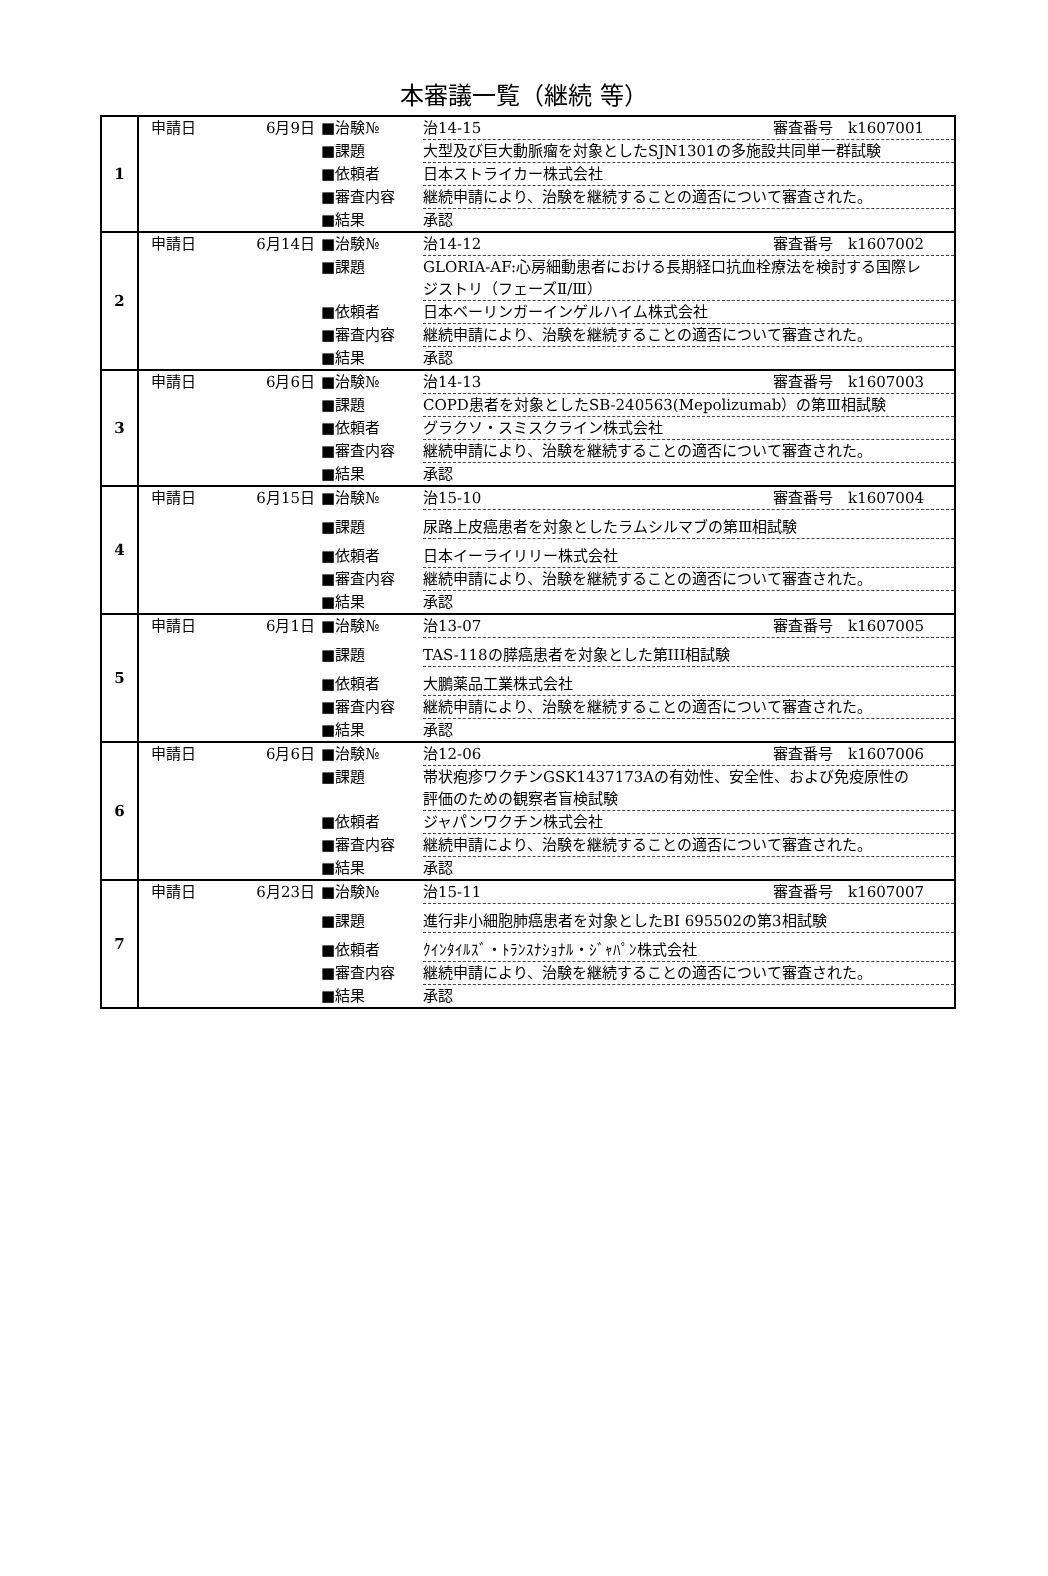本審議一覧（継続 等）
| 1 | 申請日 6月9日 ■治験№ 治14-15 審査番号 k1607001 ■課題 大型及び巨大動脈瘤を対象としたSJN1301の多施設共同単一群試験 ■依頼者 日本ストライカー株式会社 ■審査内容 継続申請により、治験を継続することの適否について審査された。 ■結果 承認 |
| 2 | 申請日 6月14日 ■治験№ 治14-12 審査番号 k1607002 ■課題 GLORIA-AF:心房細動患者における長期経口抗血栓療法を検討する国際レジストリ（フェーズⅡ/Ⅲ） ■依頼者 日本ベーリンガーインゲルハイム株式会社 ■審査内容 継続申請により、治験を継続することの適否について審査された。 ■結果 承認 |
| 3 | 申請日 6月6日 ■治験№ 治14-13 審査番号 k1607003 ■課題 COPD患者を対象としたSB-240563(Mepolizumab）の第Ⅲ相試験 ■依頼者 グラクソ・スミスクライン株式会社 ■審査内容 継続申請により、治験を継続することの適否について審査された。 ■結果 承認 |
| 4 | 申請日 6月15日 ■治験№ 治15-10 審査番号 k1607004 ■課題 尿路上皮癌患者を対象としたラムシルマブの第Ⅲ相試験 ■依頼者 日本イーライリリー株式会社 ■審査内容 継続申請により、治験を継続することの適否について審査された。 ■結果 承認 |
| 5 | 申請日 6月1日 ■治験№ 治13-07 審査番号 k1607005 ■課題 TAS-118の膵癌患者を対象とした第III相試験 ■依頼者 大鵬薬品工業株式会社 ■審査内容 継続申請により、治験を継続することの適否について審査された。 ■結果 承認 |
| 6 | 申請日 6月6日 ■治験№ 治12-06 審査番号 k1607006 ■課題 帯状疱疹ワクチンGSK1437173Aの有効性、安全性、および免疫原性の評価のための観察者盲検試験 ■依頼者 ジャパンワクチン株式会社 ■審査内容 継続申請により、治験を継続することの適否について審査された。 ■結果 承認 |
| 7 | 申請日 6月23日 ■治験№ 治15-11 審査番号 k1607007 ■課題 進行非小細胞肺癌患者を対象としたBI 695502の第3相試験 ■依頼者 ｸｲﾝﾀｲﾙｽﾞ・ﾄﾗﾝｽﾅｼｮﾅﾙ・ｼﾞｬﾊﾟﾝ株式会社 ■審査内容 継続申請により、治験を継続することの適否について審査された。 ■結果 承認 |